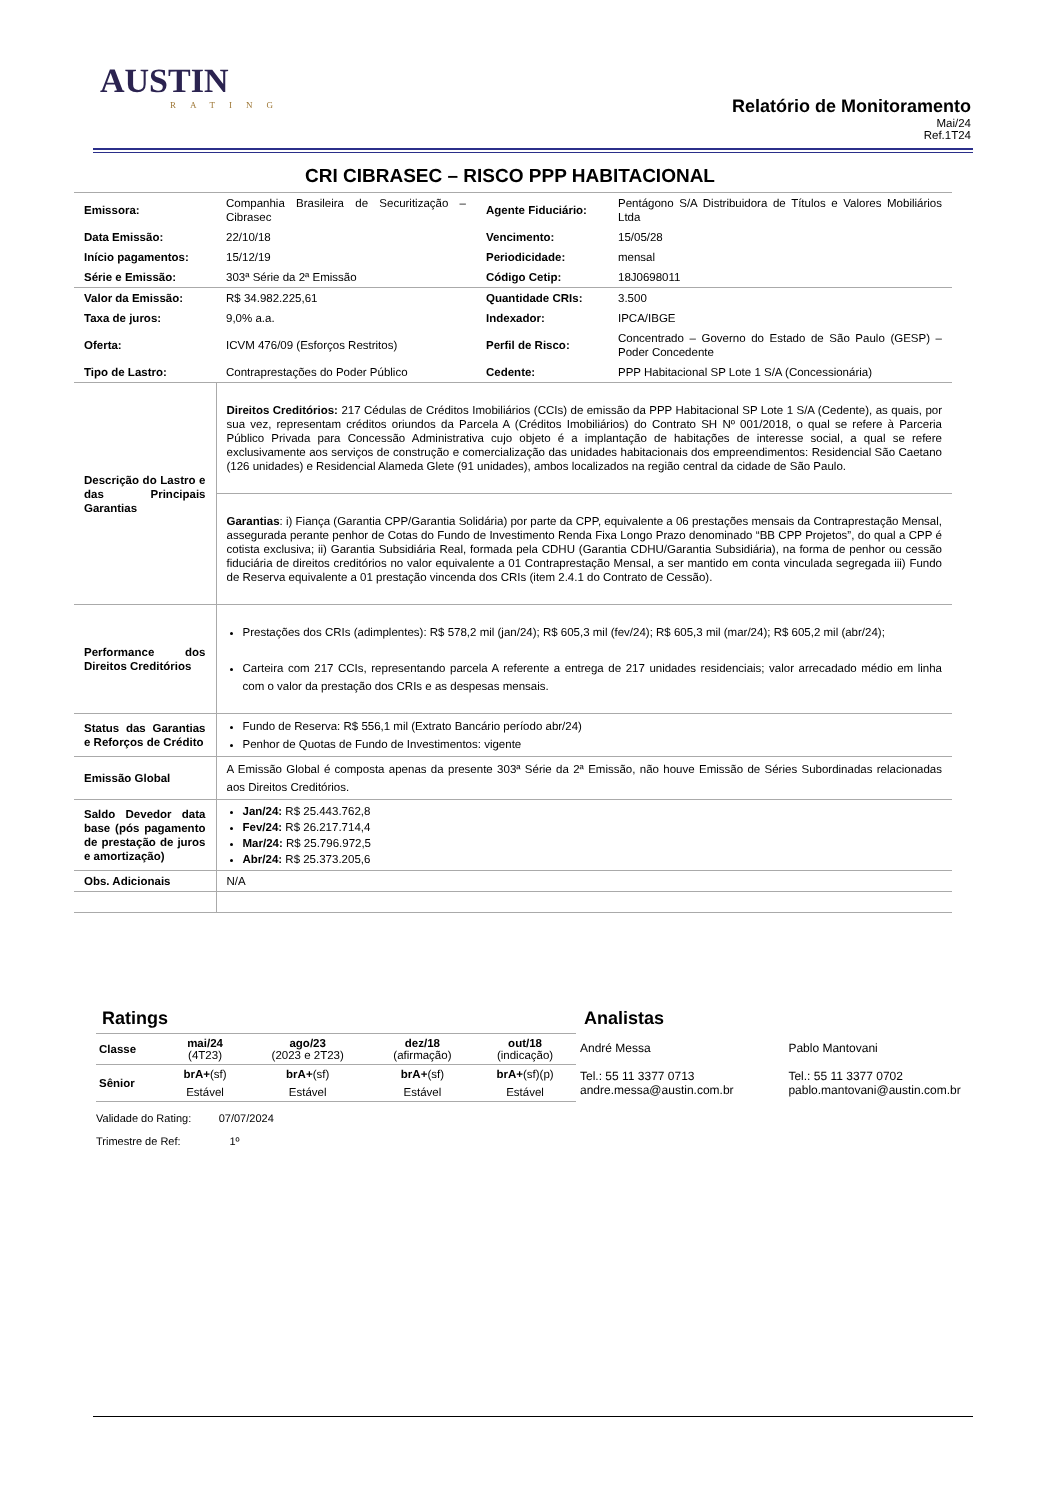AUSTIN
RATING
Relatório de Monitoramento
Mai/24
Ref.1T24
CRI CIBRASEC – RISCO PPP HABITACIONAL
| Emissora: | Companhia Brasileira de Securitização – Cibrasec | Agente Fiduciário: | Pentágono S/A Distribuidora de Títulos e Valores Mobiliários Ltda |
| Data Emissão: | 22/10/18 | Vencimento: | 15/05/28 |
| Início pagamentos: | 15/12/19 | Periodicidade: | mensal |
| Série e Emissão: | 303ª Série da 2ª Emissão | Código Cetip: | 18J0698011 |
| Valor da Emissão: | R$ 34.982.225,61 | Quantidade CRIs: | 3.500 |
| Taxa de juros: | 9,0% a.a. | Indexador: | IPCA/IBGE |
| Oferta: | ICVM 476/09 (Esforços Restritos) | Perfil de Risco: | Concentrado – Governo do Estado de São Paulo (GESP) – Poder Concedente |
| Tipo de Lastro: | Contraprestações do Poder Público | Cedente: | PPP Habitacional SP Lote 1 S/A (Concessionária) |
| Descrição do Lastro e das Principais Garantias | Direitos Creditórios: 217 Cédulas de Créditos Imobiliários (CCIs) de emissão da PPP Habitacional SP Lote 1 S/A (Cedente), as quais, por sua vez, representam créditos oriundos da Parcela A (Créditos Imobiliários) do Contrato SH Nº 001/2018, o qual se refere à Parceria Público Privada para Concessão Administrativa cujo objeto é a implantação de habitações de interesse social, a qual se refere exclusivamente aos serviços de construção e comercialização das unidades habitacionais dos empreendimentos: Residencial São Caetano (126 unidades) e Residencial Alameda Glete (91 unidades), ambos localizados na região central da cidade de São Paulo. | | |
| | Garantias : i) Fiança (Garantia CPP/Garantia Solidária) por parte da CPP, equivalente a 06 prestações mensais da Contraprestação Mensal, assegurada perante penhor de Cotas do Fundo de Investimento Renda Fixa Longo Prazo denominado “BB CPP Projetos”, do qual a CPP é cotista exclusiva; ii) Garantia Subsidiária Real, formada pela CDHU (Garantia CDHU/Garantia Subsidiária), na forma de penhor ou cessão fiduciária de direitos creditórios no valor equivalente a 01 Contraprestação Mensal, a ser mantido em conta vinculada segregada iii) Fundo de Reserva equivalente a 01 prestação vincenda dos CRIs (item 2.4.1 do Contrato de Cessão). | | |
| Performance dos Direitos Creditórios | Prestações dos CRIs (adimplentes): R$ 578,2 mil (jan/24); R$ 605,3 mil (fev/24); R$ 605,3 mil (mar/24); R$ 605,2 mil (abr/24); Carteira com 217 CCIs, representando parcela A referente a entrega de 217 unidades residenciais; valor arrecadado médio em linha com o valor da prestação dos CRIs e as despesas mensais. | | |
| Status das Garantias e Reforços de Crédito | Fundo de Reserva: R$ 556,1 mil (Extrato Bancário período abr/24) Penhor de Quotas de Fundo de Investimentos: vigente | | |
| Emissão Global | A Emissão Global é composta apenas da presente 303ª Série da 2ª Emissão, não houve Emissão de Séries Subordinadas relacionadas aos Direitos Creditórios. | | |
| Saldo Devedor data base (pós pagamento de prestação de juros e amortização) | Jan/24: R$ 25.443.762,8 Fev/24: R$ 26.217.714,4 Mar/24: R$ 25.796.972,5 Abr/24: R$ 25.373.205,6 | | |
| Obs. Adicionais | N/A | | |
Ratings
| Classe | mai/24 (4T23) | ago/23 (2023 e 2T23) | dez/18 (afirmação) | out/18 (indicação) |
| --- | --- | --- | --- | --- |
| Sênior | brA+ (sf) | brA+ (sf) | brA+ (sf) | brA+ (sf)(p) |
| | Estável | Estável | Estável | Estável |
Validade do Rating: 07/07/2024
Trimestre de Ref: 1º
Analistas
| André Messa | Pablo Mantovani |
| Tel.: 55 11 3377 0713 andre.messa@austin.com.br | Tel.: 55 11 3377 0702 pablo.mantovani@austin.com.br |